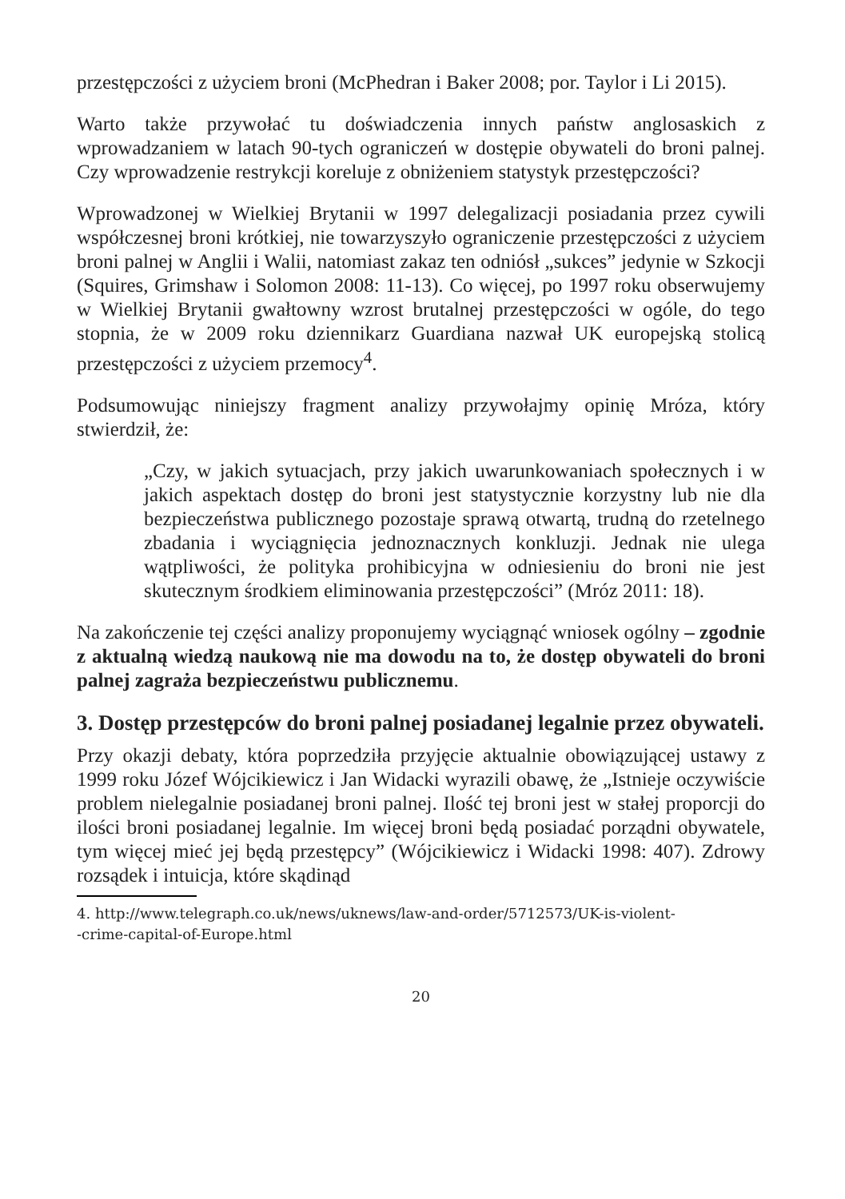przestępczości z użyciem broni (McPhedran i Baker 2008; por. Taylor i Li 2015).
Warto także przywołać tu doświadczenia innych państw anglosaskich z wprowadzaniem w latach 90-tych ograniczeń w dostępie obywateli do broni palnej. Czy wprowadzenie restrykcji koreluje z obniżeniem statystyk przestępczości?
Wprowadzonej w Wielkiej Brytanii w 1997 delegalizacji posiadania przez cywili współczesnej broni krótkiej, nie towarzyszyło ograniczenie przestępczości z użyciem broni palnej w Anglii i Walii, natomiast zakaz ten odniósł „sukces” jedynie w Szkocji (Squires, Grimshaw i Solomon 2008: 11-13). Co więcej, po 1997 roku obserwujemy w Wielkiej Brytanii gwałtowny wzrost brutalnej przestępczości w ogóle, do tego stopnia, że w 2009 roku dziennikarz Guardiana nazwał UK europejską stolicą przestępczości z użyciem przemocy<sup>4</sup>.
Podsumowując niniejszy fragment analizy przywołajmy opinię Mróza, który stwierdził, że:
„Czy, w jakich sytuacjach, przy jakich uwarunkowaniach społecznych i w jakich aspektach dostęp do broni jest statystycznie korzystny lub nie dla bezpieczeństwa publicznego pozostaje sprawą otwartą, trudną do rzetelnego zbadania i wyciągnięcia jednoznacznych konkluzji. Jednak nie ulega wątpliwości, że polityka prohibicyjna w odniesieniu do broni nie jest skutecznym środkiem eliminowania przestępczości” (Mróz 2011: 18).
Na zakończenie tej części analizy proponujemy wyciągnąć wniosek ogólny – zgodnie z aktualną wiedzą naukową nie ma dowodu na to, że dostęp obywateli do broni palnej zagraża bezpieczeństwu publicznemu.
3. Dostęp przestępców do broni palnej posiadanej legalnie przez obywateli.
Przy okazji debaty, która poprzedziła przyjęcie aktualnie obowiązującej ustawy z 1999 roku Józef Wójcikiewicz i Jan Widacki wyrazili obawę, że „Istnieje oczywiście problem nielegalnie posiadanej broni palnej. Ilość tej broni jest w stałej proporcji do ilości broni posiadanej legalnie. Im więcej broni będą posiadać porządni obywatele, tym więcej mieć jej będą przestępcy” (Wójcikiewicz i Widacki 1998: 407). Zdrowy rozsądek i intuicja, które skądinąd
4. http://www.telegraph.co.uk/news/uknews/law-and-order/5712573/UK-is-violent-
-crime-capital-of-Europe.html
20